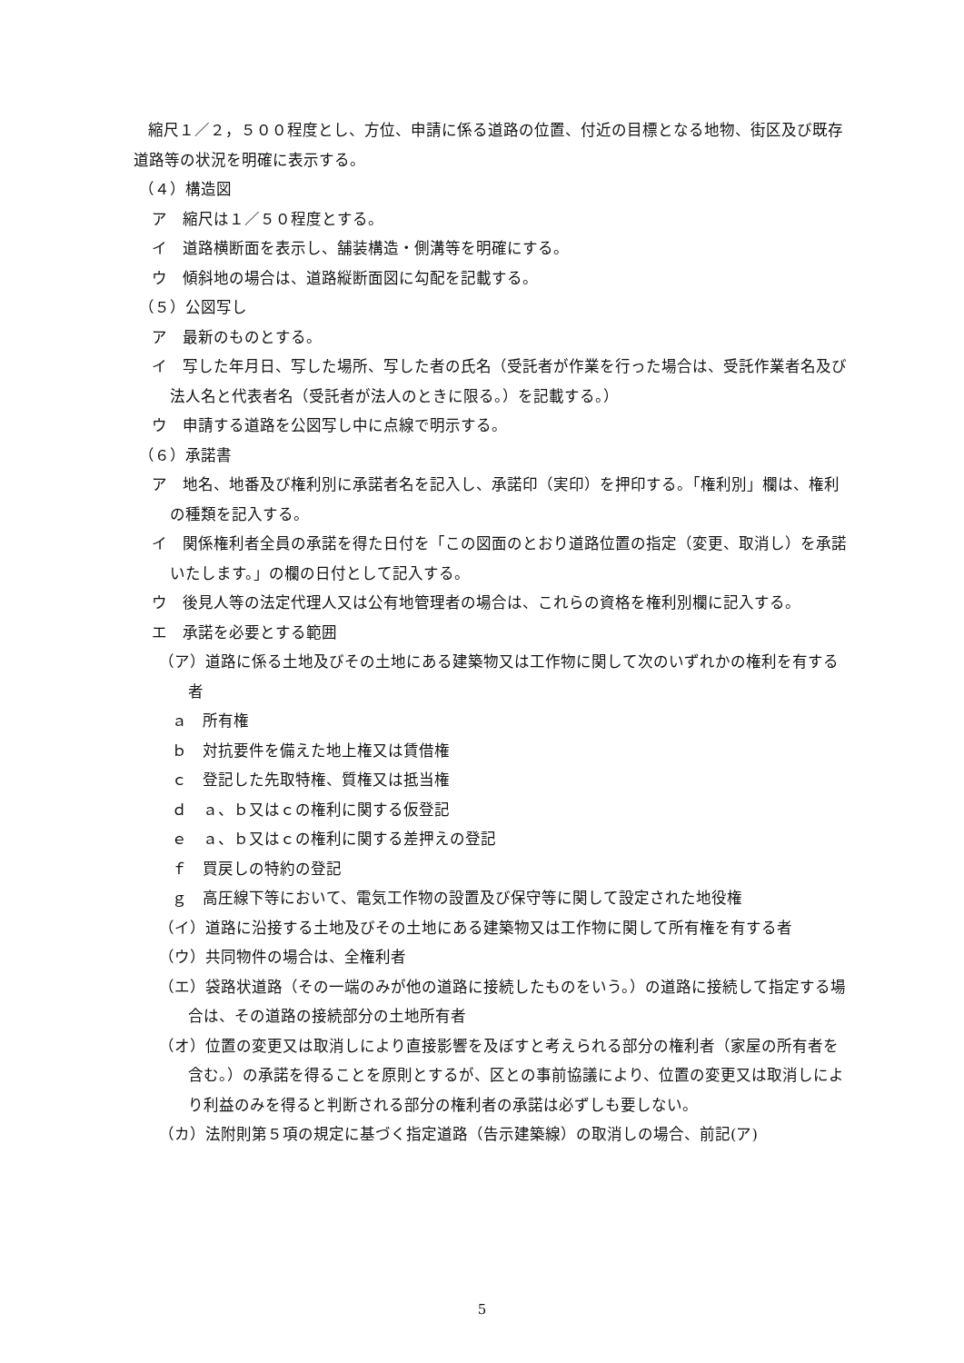縮尺１／２，５００程度とし、方位、申請に係る道路の位置、付近の目標となる地物、街区及び既存道路等の状況を明確に表示する。
（４）構造図
ア　縮尺は１／５０程度とする。
イ　道路横断面を表示し、舗装構造・側溝等を明確にする。
ウ　傾斜地の場合は、道路縦断面図に勾配を記載する。
（５）公図写し
ア　最新のものとする。
イ　写した年月日、写した場所、写した者の氏名（受託者が作業を行った場合は、受託作業者名及び法人名と代表者名（受託者が法人のときに限る。）を記載する。）
ウ　申請する道路を公図写し中に点線で明示する。
（６）承諾書
ア　地名、地番及び権利別に承諾者名を記入し、承諾印（実印）を押印する。「権利別」欄は、権利の種類を記入する。
イ　関係権利者全員の承諾を得た日付を「この図面のとおり道路位置の指定（変更、取消し）を承諾いたします。」の欄の日付として記入する。
ウ　後見人等の法定代理人又は公有地管理者の場合は、これらの資格を権利別欄に記入する。
エ　承諾を必要とする範囲
（ア）道路に係る土地及びその土地にある建築物又は工作物に関して次のいずれかの権利を有する者
ａ　所有権
ｂ　対抗要件を備えた地上権又は賃借権
ｃ　登記した先取特権、質権又は抵当権
ｄ　ａ、ｂ又はｃの権利に関する仮登記
ｅ　ａ、ｂ又はｃの権利に関する差押えの登記
ｆ　買戻しの特約の登記
ｇ　高圧線下等において、電気工作物の設置及び保守等に関して設定された地役権
（イ）道路に沿接する土地及びその土地にある建築物又は工作物に関して所有権を有する者
（ウ）共同物件の場合は、全権利者
（エ）袋路状道路（その一端のみが他の道路に接続したものをいう。）の道路に接続して指定する場合は、その道路の接続部分の土地所有者
（オ）位置の変更又は取消しにより直接影響を及ぼすと考えられる部分の権利者（家屋の所有者を含む。）の承諾を得ることを原則とするが、区との事前協議により、位置の変更又は取消しにより利益のみを得ると判断される部分の権利者の承諾は必ずしも要しない。
（カ）法附則第５項の規定に基づく指定道路（告示建築線）の取消しの場合、前記(ア)
5